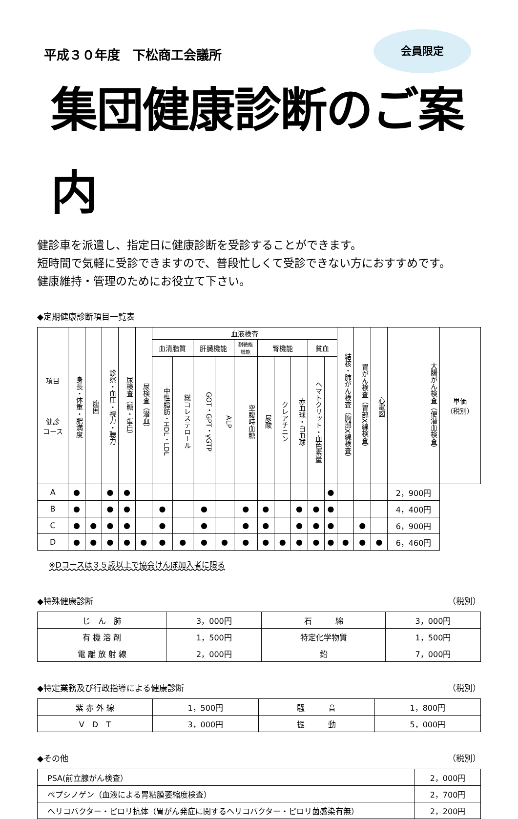平成３０年度　下松商工会議所
会員限定
集団健康診断のご案内
健診車を派遣し、指定日に健康診断を受診することができます。
短時間で気軽に受診できますので、普段忙しくて受診できない方におすすめです。
健康維持・管理のためにお役立て下さい。
◆定期健康診断項目一覧表
| 項目 健診 コース | 身長・体重・肥満度 | 腹囲 | 診察・血圧・視力・聴力 | 尿検査（糖・蛋白） | 尿検査（潜血） | 血液検査 | | | | | | | | | | 結核・肺がん検査（胸部X線検査） | 胃がん検査（胃部X線検査） | 心電図 | 大腸がん検査（便潜血検査） | 単価 （税別） |
| --- | --- | --- | --- | --- | --- | --- | --- | --- | --- | --- | --- | --- | --- | --- | --- | --- | --- | --- | --- | --- |
| | | | | | | 血清脂質 | | 肝臓機能 | | 耐糖能 機能 | 腎機能 | | | 貧血 | | | | | | |
| | | | | | | 中性脂肪・HDL・LDL | 総コレステロール | GOT・GPT・γGTP | ALP | 空腹時血糖 | 尿酸 | クレアチニン | 赤血球・白血球 | ヘマトクリット・血色素量 | | | | | | |
| A | ● | | ● | ● | | | | | | | | | | | ● | | | | 2，900円 | |
| B | ● | | ● | ● | | ● | | ● | | ● | ● | | ● | ● | ● | | | | 4，400円 | |
| C | ● | ● | ● | ● | | ● | | ● | | ● | ● | | ● | ● | ● | | ● | | 6，900円 | |
| D | ● | ● | ● | ● | ● | ● | ● | ● | ● | ● | ● | ● | ● | ● | ● | ● | ● | ● | 6，460円 | |
※Dコースは３５歳以上で協会けんぽ加入者に限る
◆特殊健康診断 （税別）
| じ ん 肺 | 3，000円 | 石 綿 | 3，000円 |
| 有 機 溶 剤 | 1，500円 | 特定化学物質 | 1，500円 |
| 電 離 放 射 線 | 2，000円 | 鉛 | 7，000円 |
◆特定業務及び行政指導による健康診断 （税別）
| 紫 赤 外 線 | 1，500円 | 騒 音 | 1，800円 |
| V D T | 3，000円 | 振 動 | 5，000円 |
◆その他 （税別）
| PSA(前立腺がん検査） | 2，000円 |
| ペプシノゲン（血液による胃粘膜萎縮度検査） | 2，700円 |
| ヘリコバクター・ピロリ抗体（胃がん発症に関するヘリコバクター・ピロリ菌感染有無） | 2，200円 |